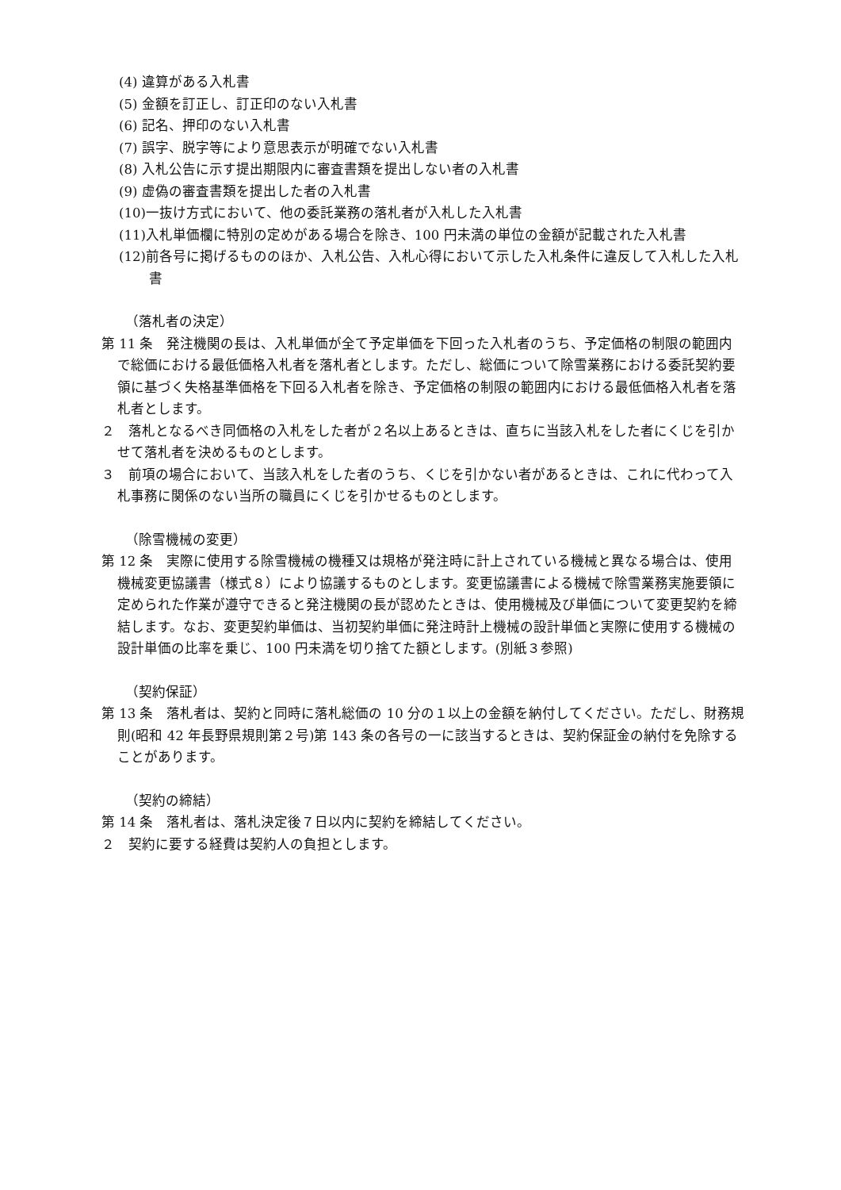(4) 違算がある入札書
(5) 金額を訂正し、訂正印のない入札書
(6) 記名、押印のない入札書
(7) 誤字、脱字等により意思表示が明確でない入札書
(8) 入札公告に示す提出期限内に審査書類を提出しない者の入札書
(9) 虚偽の審査書類を提出した者の入札書
(10)一抜け方式において、他の委託業務の落札者が入札した入札書
(11)入札単価欄に特別の定めがある場合を除き、100 円未満の単位の金額が記載された入札書
(12)前各号に掲げるもののほか、入札公告、入札心得において示した入札条件に違反して入札した入札書
（落札者の決定）
第 11 条　発注機関の長は、入札単価が全て予定単価を下回った入札者のうち、予定価格の制限の範囲内で総価における最低価格入札者を落札者とします。ただし、総価について除雪業務における委託契約要領に基づく失格基準価格を下回る入札者を除き、予定価格の制限の範囲内における最低価格入札者を落札者とします。
２　落札となるべき同価格の入札をした者が２名以上あるときは、直ちに当該入札をした者にくじを引かせて落札者を決めるものとします。
３　前項の場合において、当該入札をした者のうち、くじを引かない者があるときは、これに代わって入札事務に関係のない当所の職員にくじを引かせるものとします。
（除雪機械の変更）
第 12 条　実際に使用する除雪機械の機種又は規格が発注時に計上されている機械と異なる場合は、使用機械変更協議書（様式８）により協議するものとします。変更協議書による機械で除雪業務実施要領に定められた作業が遵守できると発注機関の長が認めたときは、使用機械及び単価について変更契約を締結します。なお、変更契約単価は、当初契約単価に発注時計上機械の設計単価と実際に使用する機械の設計単価の比率を乗じ、100 円未満を切り捨てた額とします。(別紙３参照)
（契約保証）
第 13 条　落札者は、契約と同時に落札総価の 10 分の１以上の金額を納付してください。ただし、財務規則(昭和 42 年長野県規則第２号)第 143 条の各号の一に該当するときは、契約保証金の納付を免除することがあります。
（契約の締結）
第 14 条　落札者は、落札決定後７日以内に契約を締結してください。
２　契約に要する経費は契約人の負担とします。